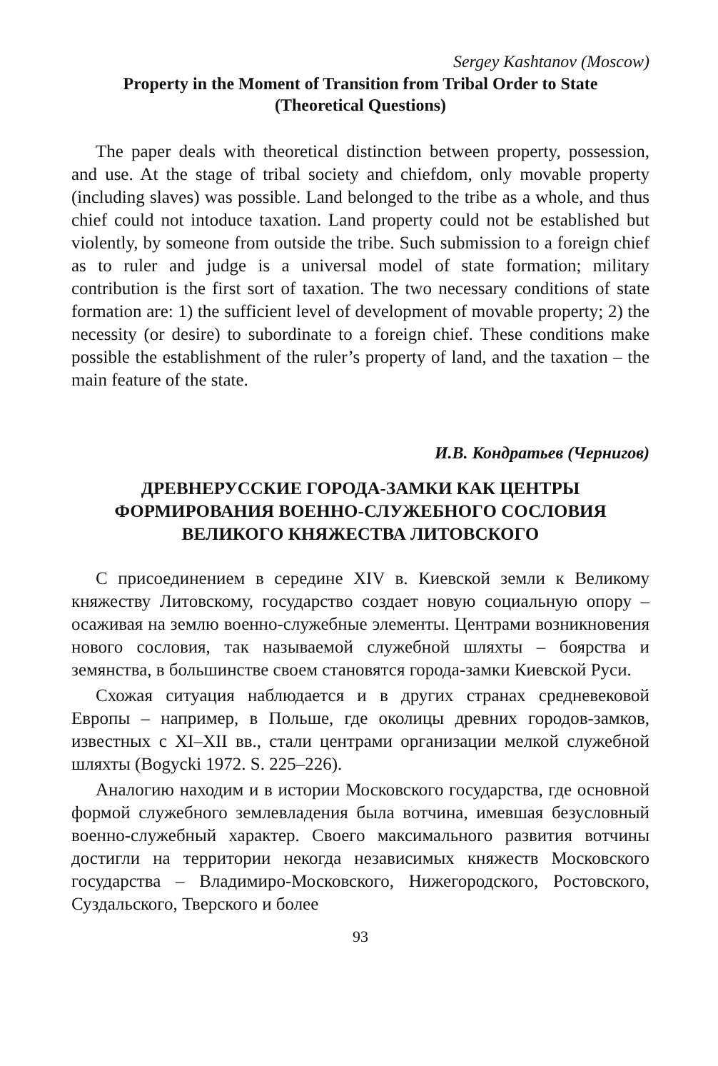Sergey Kashtanov (Moscow)
Property in the Moment of Transition from Tribal Order to State
(Theoretical Questions)
The paper deals with theoretical distinction between property, possession, and use. At the stage of tribal society and chiefdom, only movable property (including slaves) was possible. Land belonged to the tribe as a whole, and thus chief could not intoduce taxation. Land property could not be established but violently, by someone from outside the tribe. Such submission to a foreign chief as to ruler and judge is a universal model of state formation; military contribution is the first sort of taxation. The two necessary conditions of state formation are: 1) the sufficient level of development of movable property; 2) the necessity (or desire) to subordinate to a foreign chief. These conditions make possible the establishment of the ruler’s property of land, and the taxation – the main feature of the state.
И.В. Кондратьев (Чернигов)
ДРЕВНЕРУССКИЕ ГОРОДА-ЗАМКИ КАК ЦЕНТРЫ ФОРМИРОВАНИЯ ВОЕННО-СЛУЖЕБНОГО СОСЛОВИЯ ВЕЛИКОГО КНЯЖЕСТВА ЛИТОВСКОГО
С присоединением в середине XIV в. Киевской земли к Великому княжеству Литовскому, государство создает новую социальную опору – осаживая на землю военно-служебные элементы. Центрами возникновения нового сословия, так называемой служебной шляхты – боярства и земянства, в большинстве своем становятся города-замки Киевской Руси.
Схожая ситуация наблюдается и в других странах средневековой Европы – например, в Польше, где околицы древних городов-замков, известных с XI–XII вв., стали центрами организации мелкой служебной шляхты (Bogycki 1972. S. 225–226).
Аналогию находим и в истории Московского государства, где основной формой служебного землевладения была вотчина, имевшая безусловный военно-служебный характер. Своего максимального развития вотчины достигли на территории некогда независимых княжеств Московского государства – Владимиро-Московского, Нижегородского, Ростовского, Суздальского, Тверского и более
93